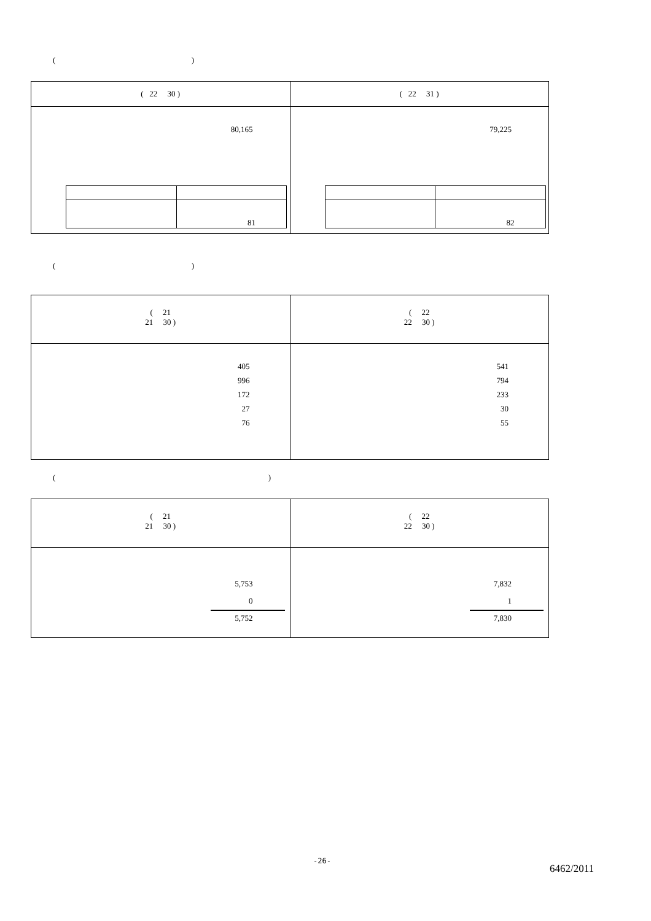()
| ( 22 30 ) | ( 22 31 ) |
| 80,165 / / 81 / | 79,225 / / 82 / |
()
| ( 21 21 30 ) | ( 22 22 30 ) |
| 405 996 172 27 76 | 541 794 233 30 55 |
()
| ( 21 21 30 ) | ( 22 22 30 ) |
| 5,753 0 5,752 | 7,832 1 7,830 |
-26-
6462/2011